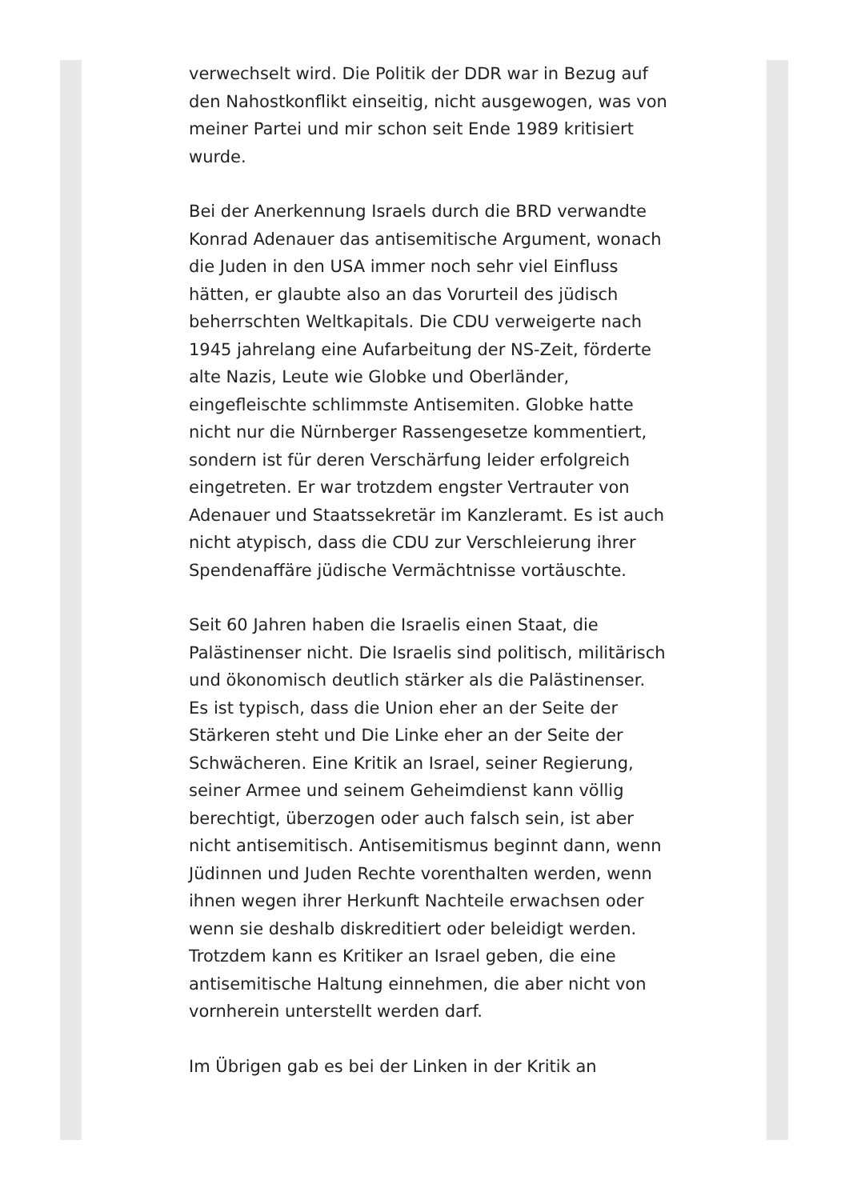verwechselt wird. Die Politik der DDR war in Bezug auf den Nahostkonflikt einseitig, nicht ausgewogen, was von meiner Partei und mir schon seit Ende 1989 kritisiert wurde.
Bei der Anerkennung Israels durch die BRD verwandte Konrad Adenauer das antisemitische Argument, wonach die Juden in den USA immer noch sehr viel Einfluss hätten, er glaubte also an das Vorurteil des jüdisch beherrschten Weltkapitals. Die CDU verweigerte nach 1945 jahrelang eine Aufarbeitung der NS-Zeit, förderte alte Nazis, Leute wie Globke und Oberländer, eingefleischte schlimmste Antisemiten. Globke hatte nicht nur die Nürnberger Rassengesetze kommentiert, sondern ist für deren Verschärfung leider erfolgreich eingetreten. Er war trotzdem engster Vertrauter von Adenauer und Staatssekretär im Kanzleramt. Es ist auch nicht atypisch, dass die CDU zur Verschleierung ihrer Spendenaffäre jüdische Vermächtnisse vortäuschte.
Seit 60 Jahren haben die Israelis einen Staat, die Palästinenser nicht. Die Israelis sind politisch, militärisch und ökonomisch deutlich stärker als die Palästinenser. Es ist typisch, dass die Union eher an der Seite der Stärkeren steht und Die Linke eher an der Seite der Schwächeren. Eine Kritik an Israel, seiner Regierung, seiner Armee und seinem Geheimdienst kann völlig berechtigt, überzogen oder auch falsch sein, ist aber nicht antisemitisch. Antisemitismus beginnt dann, wenn Jüdinnen und Juden Rechte vorenthalten werden, wenn ihnen wegen ihrer Herkunft Nachteile erwachsen oder wenn sie deshalb diskreditiert oder beleidigt werden. Trotzdem kann es Kritiker an Israel geben, die eine antisemitische Haltung einnehmen, die aber nicht von vornherein unterstellt werden darf.
Im Übrigen gab es bei der Linken in der Kritik an